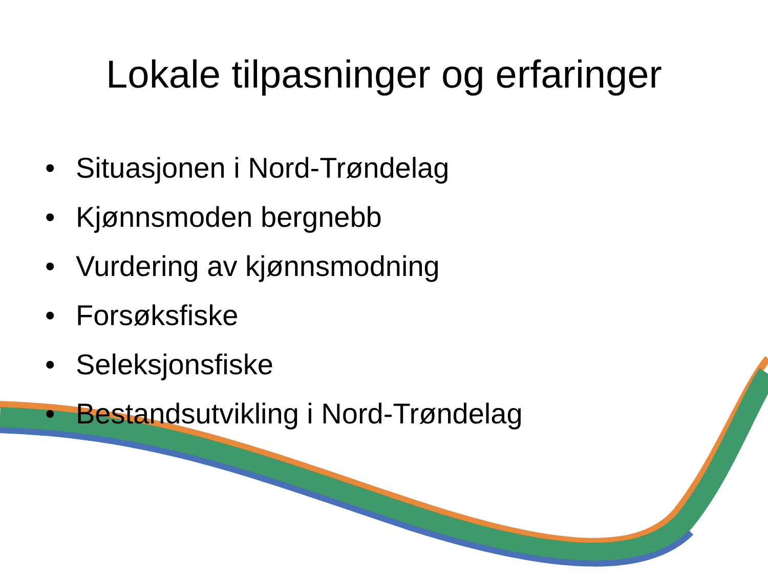Lokale tilpasninger og erfaringer
• Situasjonen i Nord-Trøndelag
• Kjønnsmoden bergnebb
• Vurdering av kjønnsmodning
• Forsøksfiske
• Seleksjonsfiske
• Bestandsutvikling i Nord-Trøndelag